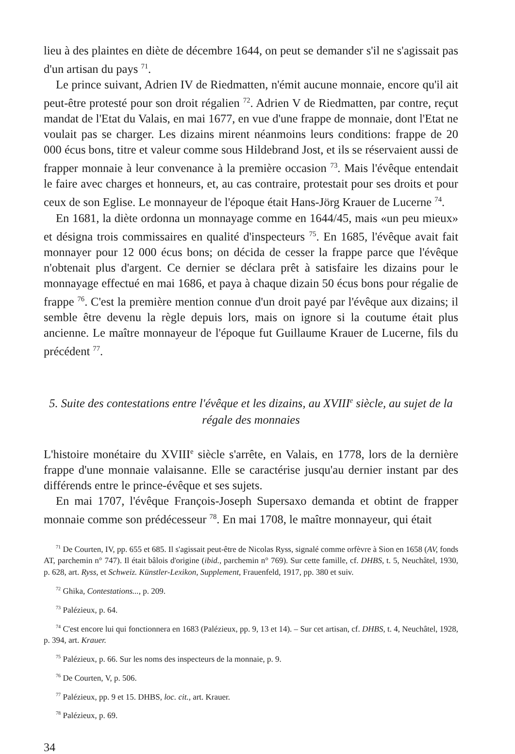lieu à des plaintes en diète de décembre 1644, on peut se demander s'il ne s'agissait pas d'un artisan du pays <sup>71</sup>.
Le prince suivant, Adrien IV de Riedmatten, n'émit aucune monnaie, encore qu'il ait peut-être protesté pour son droit régalien <sup>72</sup>. Adrien V de Riedmatten, par contre, reçut mandat de l'Etat du Valais, en mai 1677, en vue d'une frappe de monnaie, dont l'Etat ne voulait pas se charger. Les dizains mirent néanmoins leurs conditions: frappe de 20 000 écus bons, titre et valeur comme sous Hildebrand Jost, et ils se réservaient aussi de frapper monnaie à leur convenance à la première occasion <sup>73</sup>. Mais l'évêque entendait le faire avec charges et honneurs, et, au cas contraire, protestait pour ses droits et pour ceux de son Eglise. Le monnayeur de l'époque était Hans-Jörg Krauer de Lucerne <sup>74</sup>.
En 1681, la diète ordonna un monnayage comme en 1644/45, mais «un peu mieux» et désigna trois commissaires en qualité d'inspecteurs <sup>75</sup>. En 1685, l'évêque avait fait monnayer pour 12 000 écus bons; on décida de cesser la frappe parce que l'évêque n'obtenait plus d'argent. Ce dernier se déclara prêt à satisfaire les dizains pour le monnayage effectué en mai 1686, et paya à chaque dizain 50 écus bons pour régalie de frappe <sup>76</sup>. C'est la première mention connue d'un droit payé par l'évêque aux dizains; il semble être devenu la règle depuis lors, mais on ignore si la coutume était plus ancienne. Le maître monnayeur de l'époque fut Guillaume Krauer de Lucerne, fils du précédent <sup>77</sup>.
5. Suite des contestations entre l'évêque et les dizains, au XVIII<sup>e</sup> siècle, au sujet de la régale des monnaies
L'histoire monétaire du XVIII<sup>e</sup> siècle s'arrête, en Valais, en 1778, lors de la dernière frappe d'une monnaie valaisanne. Elle se caractérise jusqu'au dernier instant par des différends entre le prince-évêque et ses sujets.
En mai 1707, l'évêque François-Joseph Supersaxo demanda et obtint de frapper monnaie comme son prédécesseur <sup>78</sup>. En mai 1708, le maître monnayeur, qui était
<sup>71</sup> De Courten, IV, pp. 655 et 685. Il s'agissait peut-être de Nicolas Ryss, signalé comme orfèvre à Sion en 1658 (AV, fonds AT, parchemin n° 747). Il était bâlois d'origine (ibid., parchemin n° 769). Sur cette famille, cf. DHBS, t. 5, Neuchâtel, 1930, p. 628, art. Ryss, et Schweiz. Künstler-Lexikon, Supplement, Frauenfeld, 1917, pp. 380 et suiv.
<sup>72</sup> Ghika, Contestations..., p. 209.
<sup>73</sup> Palézieux, p. 64.
<sup>74</sup> C'est encore lui qui fonctionnera en 1683 (Palézieux, pp. 9, 13 et 14). – Sur cet artisan, cf. DHBS, t. 4, Neuchâtel, 1928, p. 394, art. Krauer.
<sup>75</sup> Palézieux, p. 66. Sur les noms des inspecteurs de la monnaie, p. 9.
<sup>76</sup> De Courten, V, p. 506.
<sup>77</sup> Palézieux, pp. 9 et 15. DHBS, loc. cit., art. Krauer.
<sup>78</sup> Palézieux, p. 69.
34